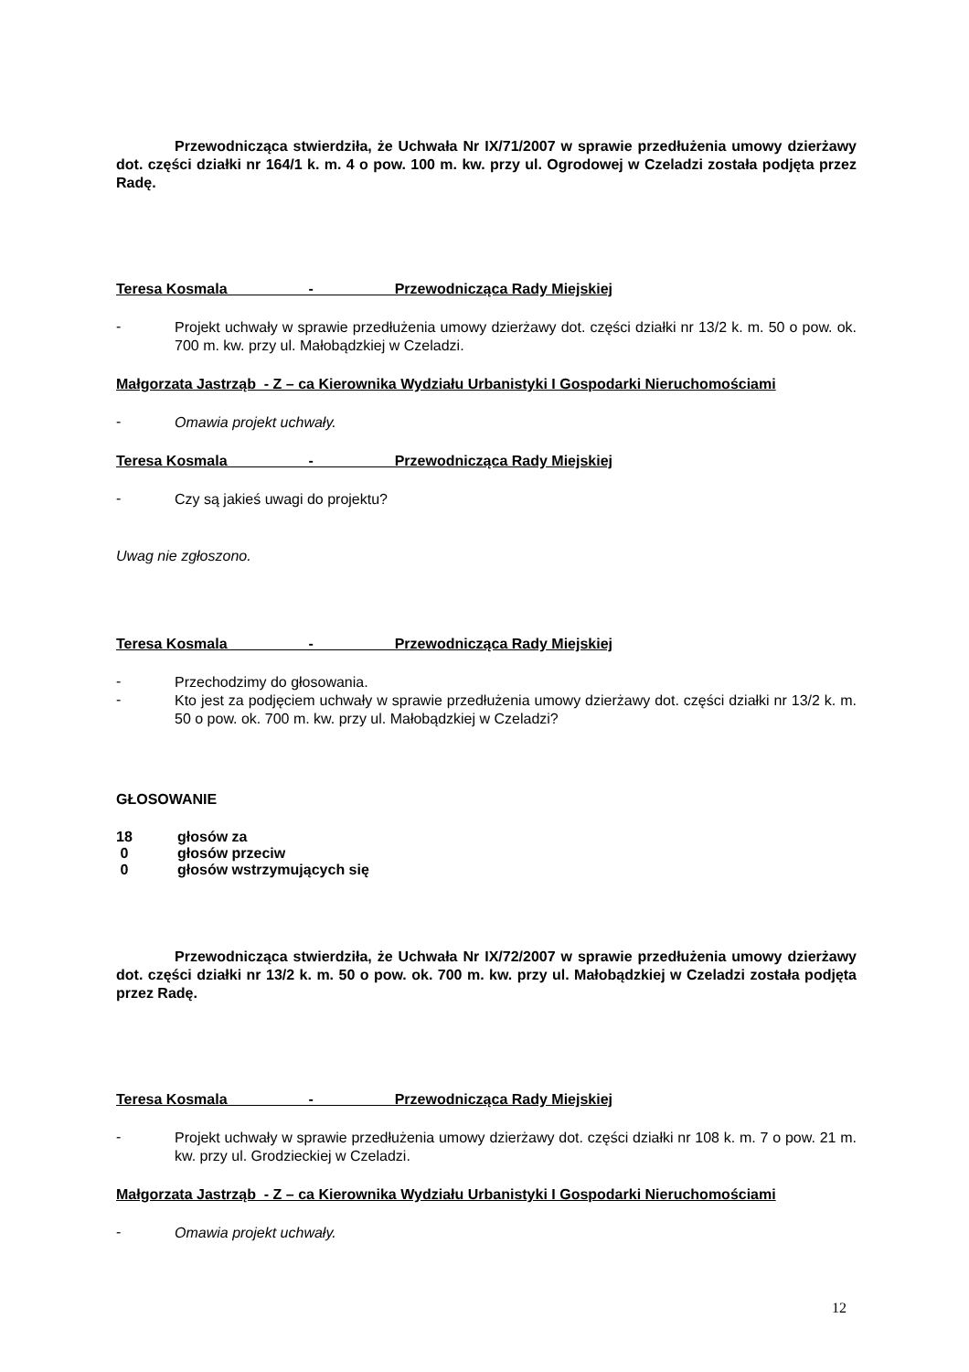Przewodnicząca stwierdziła, że Uchwała Nr IX/71/2007 w sprawie przedłużenia umowy dzierżawy dot. części działki nr 164/1 k. m. 4 o pow. 100 m. kw. przy ul. Ogrodowej w Czeladzi została podjęta przez Radę.
Teresa Kosmala - Przewodnicząca Rady Miejskiej
-
Projekt uchwały w sprawie przedłużenia umowy dzierżawy dot. części działki nr 13/2 k. m. 50 o pow. ok. 700 m. kw. przy ul. Małobądzkiej w Czeladzi.
Małgorzata Jastrząb - Z – ca Kierownika Wydziału Urbanistyki I Gospodarki Nieruchomościami
-
Omawia projekt uchwały.
Teresa Kosmala - Przewodnicząca Rady Miejskiej
-
Czy są jakieś uwagi do projektu?
Uwag nie zgłoszono.
Teresa Kosmala - Przewodnicząca Rady Miejskiej
-
Przechodzimy do głosowania.
-
Kto jest za podjęciem uchwały w sprawie przedłużenia umowy dzierżawy dot. części działki nr 13/2 k. m. 50 o pow. ok. 700 m. kw. przy ul. Małobądzkiej w Czeladzi?
GŁOSOWANIE
18 głosów za
0 głosów przeciw
0 głosów wstrzymujących się
Przewodnicząca stwierdziła, że Uchwała Nr IX/72/2007 w sprawie przedłużenia umowy dzierżawy dot. części działki nr 13/2 k. m. 50 o pow. ok. 700 m. kw. przy ul. Małobądzkiej w Czeladzi została podjęta przez Radę.
Teresa Kosmala - Przewodnicząca Rady Miejskiej
-
Projekt uchwały w sprawie przedłużenia umowy dzierżawy dot. części działki nr 108 k. m. 7 o pow. 21 m. kw. przy ul. Grodzieckiej w Czeladzi.
Małgorzata Jastrząb - Z – ca Kierownika Wydziału Urbanistyki I Gospodarki Nieruchomościami
-
Omawia projekt uchwały.
12